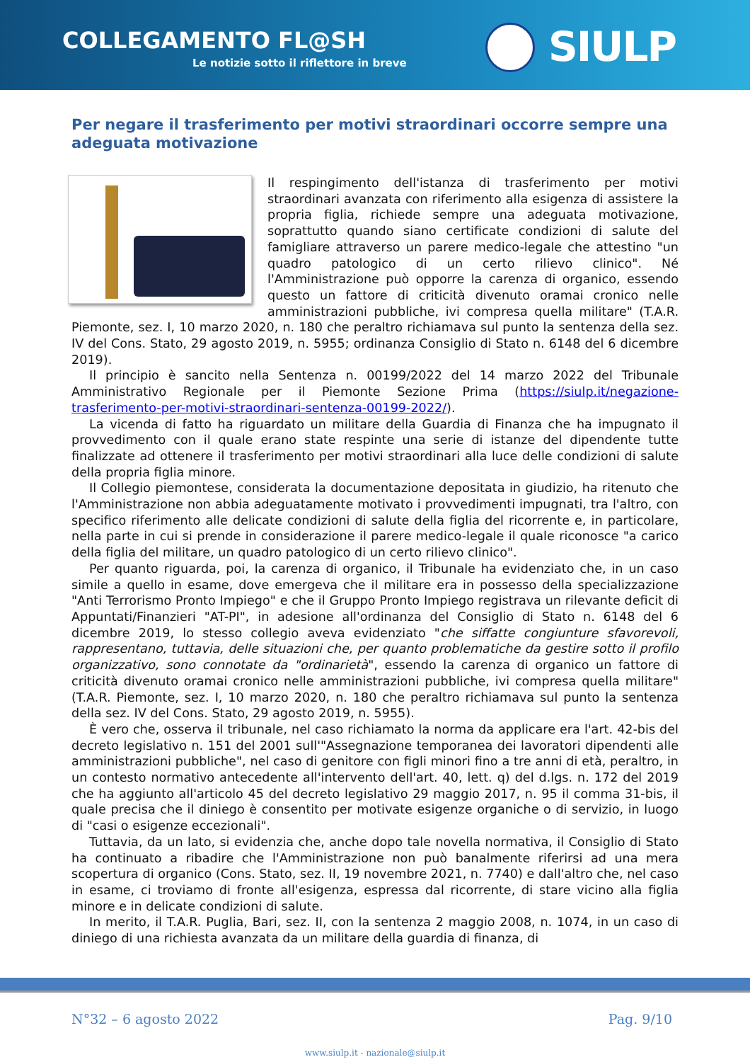COLLEGAMENTO FL@SH
Le notizie sotto il riflettore in breve
SIULP
Per negare il trasferimento per motivi straordinari occorre sempre una adeguata motivazione
Il respingimento dell'istanza di trasferimento per motivi straordinari avanzata con riferimento alla esigenza di assistere la propria figlia, richiede sempre una adeguata motivazione, soprattutto quando siano certificate condizioni di salute del famigliare attraverso un parere medico-legale che attestino "un quadro patologico di un certo rilievo clinico". Né l'Amministrazione può opporre la carenza di organico, essendo questo un fattore di criticità divenuto oramai cronico nelle amministrazioni pubbliche, ivi compresa quella militare" (T.A.R. Piemonte, sez. I, 10 marzo 2020, n. 180 che peraltro richiamava sul punto la sentenza della sez. IV del Cons. Stato, 29 agosto 2019, n. 5955; ordinanza Consiglio di Stato n. 6148 del 6 dicembre 2019).
Il principio è sancito nella Sentenza n. 00199/2022 del 14 marzo 2022 del Tribunale Amministrativo Regionale per il Piemonte Sezione Prima (https://siulp.it/negazione-trasferimento-per-motivi-straordinari-sentenza-00199-2022/).
La vicenda di fatto ha riguardato un militare della Guardia di Finanza che ha impugnato il provvedimento con il quale erano state respinte una serie di istanze del dipendente tutte finalizzate ad ottenere il trasferimento per motivi straordinari alla luce delle condizioni di salute della propria figlia minore.
Il Collegio piemontese, considerata la documentazione depositata in giudizio, ha ritenuto che l'Amministrazione non abbia adeguatamente motivato i provvedimenti impugnati, tra l'altro, con specifico riferimento alle delicate condizioni di salute della figlia del ricorrente e, in particolare, nella parte in cui si prende in considerazione il parere medico-legale il quale riconosce "a carico della figlia del militare, un quadro patologico di un certo rilievo clinico".
Per quanto riguarda, poi, la carenza di organico, il Tribunale ha evidenziato che, in un caso simile a quello in esame, dove emergeva che il militare era in possesso della specializzazione "Anti Terrorismo Pronto Impiego" e che il Gruppo Pronto Impiego registrava un rilevante deficit di Appuntati/Finanzieri "AT-PI", in adesione all'ordinanza del Consiglio di Stato n. 6148 del 6 dicembre 2019, lo stesso collegio aveva evidenziato "che siffatte congiunture sfavorevoli, rappresentano, tuttavia, delle situazioni che, per quanto problematiche da gestire sotto il profilo organizzativo, sono connotate da "ordinarietà", essendo la carenza di organico un fattore di criticità divenuto oramai cronico nelle amministrazioni pubbliche, ivi compresa quella militare" (T.A.R. Piemonte, sez. I, 10 marzo 2020, n. 180 che peraltro richiamava sul punto la sentenza della sez. IV del Cons. Stato, 29 agosto 2019, n. 5955).
È vero che, osserva il tribunale, nel caso richiamato la norma da applicare era l'art. 42-bis del decreto legislativo n. 151 del 2001 sull'"Assegnazione temporanea dei lavoratori dipendenti alle amministrazioni pubbliche", nel caso di genitore con figli minori fino a tre anni di età, peraltro, in un contesto normativo antecedente all'intervento dell'art. 40, lett. q) del d.lgs. n. 172 del 2019 che ha aggiunto all'articolo 45 del decreto legislativo 29 maggio 2017, n. 95 il comma 31-bis, il quale precisa che il diniego è consentito per motivate esigenze organiche o di servizio, in luogo di "casi o esigenze eccezionali".
Tuttavia, da un lato, si evidenzia che, anche dopo tale novella normativa, il Consiglio di Stato ha continuato a ribadire che l'Amministrazione non può banalmente riferirsi ad una mera scopertura di organico (Cons. Stato, sez. II, 19 novembre 2021, n. 7740) e dall'altro che, nel caso in esame, ci troviamo di fronte all'esigenza, espressa dal ricorrente, di stare vicino alla figlia minore e in delicate condizioni di salute.
In merito, il T.A.R. Puglia, Bari, sez. II, con la sentenza 2 maggio 2008, n. 1074, in un caso di diniego di una richiesta avanzata da un militare della guardia di finanza, di
N°32 – 6 agosto 2022 Pag. 9/10
www.siulp.it - nazionale@siulp.it